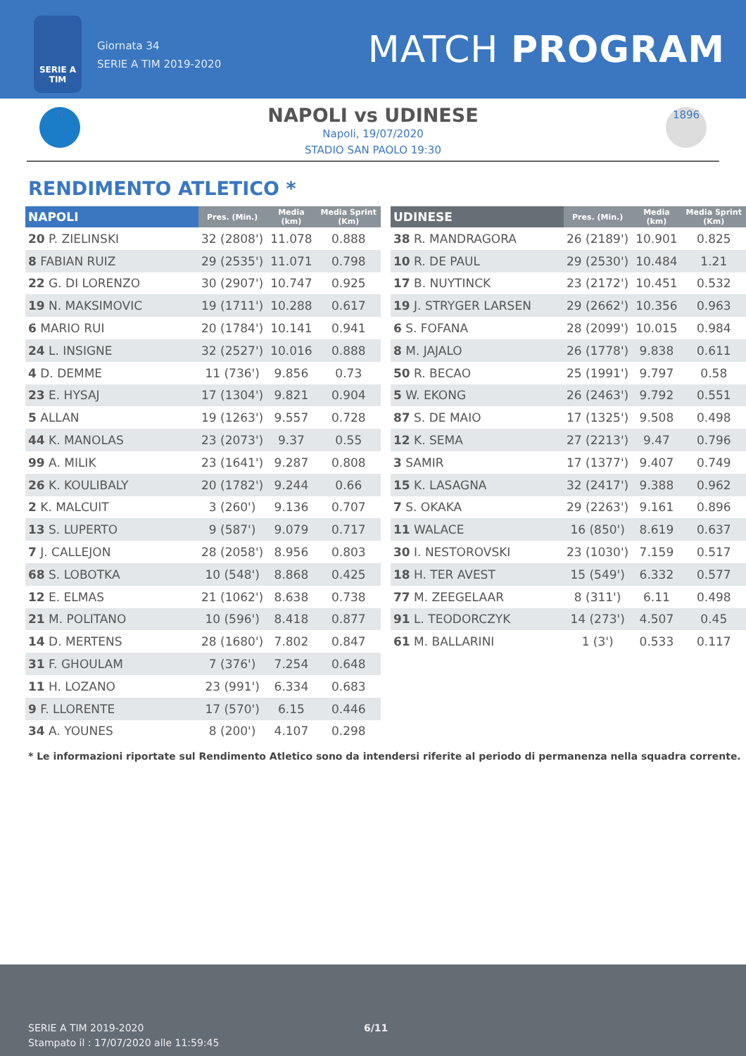SERIE A TIM
Giornata 34
SERIE A TIM 2019-2020
MATCH PROGRAM
N
NAPOLI vs UDINESE
Napoli, 19/07/2020
STADIO SAN PAOLO 19:30
1896
RENDIMENTO ATLETICO *
| NAPOLI | Pres. (Min.) | Media (km) | Media Sprint (Km) |
| --- | --- | --- | --- |
| 20 P. ZIELINSKI | 32 (2808') | 11.078 | 0.888 |
| 8 FABIAN RUIZ | 29 (2535') | 11.071 | 0.798 |
| 22 G. DI LORENZO | 30 (2907') | 10.747 | 0.925 |
| 19 N. MAKSIMOVIC | 19 (1711') | 10.288 | 0.617 |
| 6 MARIO RUI | 20 (1784') | 10.141 | 0.941 |
| 24 L. INSIGNE | 32 (2527') | 10.016 | 0.888 |
| 4 D. DEMME | 11 (736') | 9.856 | 0.73 |
| 23 E. HYSAJ | 17 (1304') | 9.821 | 0.904 |
| 5 ALLAN | 19 (1263') | 9.557 | 0.728 |
| 44 K. MANOLAS | 23 (2073') | 9.37 | 0.55 |
| 99 A. MILIK | 23 (1641') | 9.287 | 0.808 |
| 26 K. KOULIBALY | 20 (1782') | 9.244 | 0.66 |
| 2 K. MALCUIT | 3 (260') | 9.136 | 0.707 |
| 13 S. LUPERTO | 9 (587') | 9.079 | 0.717 |
| 7 J. CALLEJON | 28 (2058') | 8.956 | 0.803 |
| 68 S. LOBOTKA | 10 (548') | 8.868 | 0.425 |
| 12 E. ELMAS | 21 (1062') | 8.638 | 0.738 |
| 21 M. POLITANO | 10 (596') | 8.418 | 0.877 |
| 14 D. MERTENS | 28 (1680') | 7.802 | 0.847 |
| 31 F. GHOULAM | 7 (376') | 7.254 | 0.648 |
| 11 H. LOZANO | 23 (991') | 6.334 | 0.683 |
| 9 F. LLORENTE | 17 (570') | 6.15 | 0.446 |
| 34 A. YOUNES | 8 (200') | 4.107 | 0.298 |
| UDINESE | Pres. (Min.) | Media (km) | Media Sprint (Km) |
| --- | --- | --- | --- |
| 38 R. MANDRAGORA | 26 (2189') | 10.901 | 0.825 |
| 10 R. DE PAUL | 29 (2530') | 10.484 | 1.21 |
| 17 B. NUYTINCK | 23 (2172') | 10.451 | 0.532 |
| 19 J. STRYGER LARSEN | 29 (2662') | 10.356 | 0.963 |
| 6 S. FOFANA | 28 (2099') | 10.015 | 0.984 |
| 8 M. JAJALO | 26 (1778') | 9.838 | 0.611 |
| 50 R. BECAO | 25 (1991') | 9.797 | 0.58 |
| 5 W. EKONG | 26 (2463') | 9.792 | 0.551 |
| 87 S. DE MAIO | 17 (1325') | 9.508 | 0.498 |
| 12 K. SEMA | 27 (2213') | 9.47 | 0.796 |
| 3 SAMIR | 17 (1377') | 9.407 | 0.749 |
| 15 K. LASAGNA | 32 (2417') | 9.388 | 0.962 |
| 7 S. OKAKA | 29 (2263') | 9.161 | 0.896 |
| 11 WALACE | 16 (850') | 8.619 | 0.637 |
| 30 I. NESTOROVSKI | 23 (1030') | 7.159 | 0.517 |
| 18 H. TER AVEST | 15 (549') | 6.332 | 0.577 |
| 77 M. ZEEGELAAR | 8 (311') | 6.11 | 0.498 |
| 91 L. TEODORCZYK | 14 (273') | 4.507 | 0.45 |
| 61 M. BALLARINI | 1 (3') | 0.533 | 0.117 |
* Le informazioni riportate sul Rendimento Atletico sono da intendersi riferite al periodo di permanenza nella squadra corrente.
SERIE A TIM 2019-2020
Stampato il : 17/07/2020 alle 11:59:45
6/11